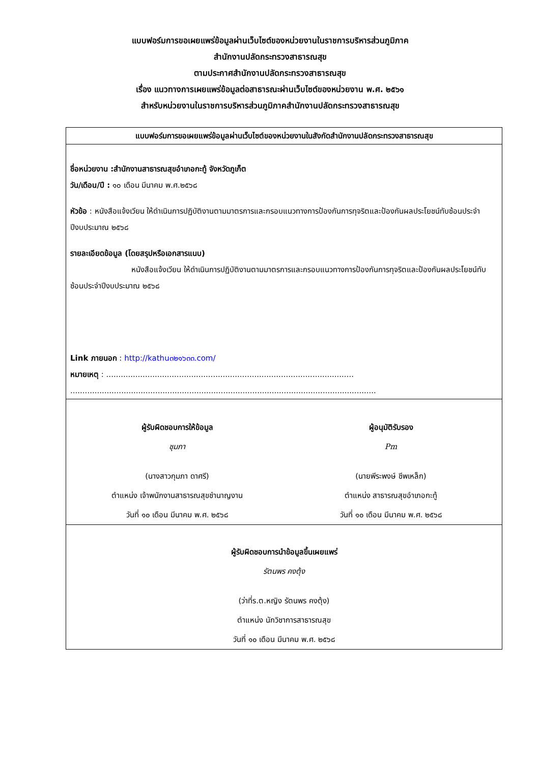แบบฟอร์มการขอเผยแพร่ข้อมูลผ่านเว็บไซต์ของหน่วยงานในราชการบริหารส่วนภูมิภาค
สำนักงานปลัดกระทรวงสาธารณสุข
ตามประกาศสำนักงานปลัดกระทรวงสาธารณสุข
เรื่อง แนวทางการเผยแพร่ข้อมูลต่อสาธารณะผ่านเว็บไซต์ของหน่วยงาน พ.ศ. ๒๕๖๑
สำหรับหน่วยงานในราชการบริหารส่วนภูมิภาคสำนักงานปลัดกระทรวงสาธารณสุข
แบบฟอร์มการขอเผยแพร่ข้อมูลผ่านเว็บไซต์ของหน่วยงานในสังกัดสำนักงานปลัดกระทรวงสาธารณสุข
ชื่อหน่วยงาน :สำนักงานสาธารณสุขอำเภอกะทู้ จังหวัดภูเก็ต
วัน/เดือน/ปี : ๑๐ เดือน มีนาคม พ.ศ.๒๕๖๘
หัวข้อ : หนังสือแจ้งเวียน ให้ดำเนินการปฏิบัติงานตามมาตรการและกรอบแนวทางการป้องกันการทุจริตและป้องกันผลประโยชน์ทับซ้อนประจำปีงบประมาณ ๒๕๖๘
รายละเอียดข้อมูล (โดยสรุปหรือเอกสารแนบ)
หนังสือแจ้งเวียน ให้ดำเนินการปฏิบัติงานตามมาตรการและกรอบแนวทางการป้องกันการทุจริตและป้องกันผลประโยชน์ทับซ้อนประจำปีงบประมาณ ๒๕๖๘
Link ภายนอก : http://kathu๓๒๑๖๓๓.com/
หมายเหตุ : ......................................................................................................
..............................................................................................................................
ผู้รับผิดชอบการให้ข้อมูล
ชุมภา
(นางสาวกุมภา ดาศรี)
ตำแหน่ง เจ้าพนักงานสาธารณสุขชำนาญงาน
วันที่ ๑๐ เดือน มีนาคม พ.ศ. ๒๕๖๘
ผู้อนุมัติรับรอง
Pm
(นายพีระพงษ์ ชีพเหล็ก)
ตำแหน่ง สาธารณสุขอำเภอกะทู้
วันที่ ๑๐ เดือน มีนาคม พ.ศ. ๒๕๖๘
ผู้รับผิดชอบการนำข้อมูลขึ้นเผยแพร่
รัตนพร คงตุ้ง
(ว่าที่ร.ต.หญิง รัตนพร คงตุ้ง)
ตำแหน่ง นักวิชาการสาธารณสุข
วันที่ ๑๐ เดือน มีนาคม พ.ศ. ๒๕๖๘